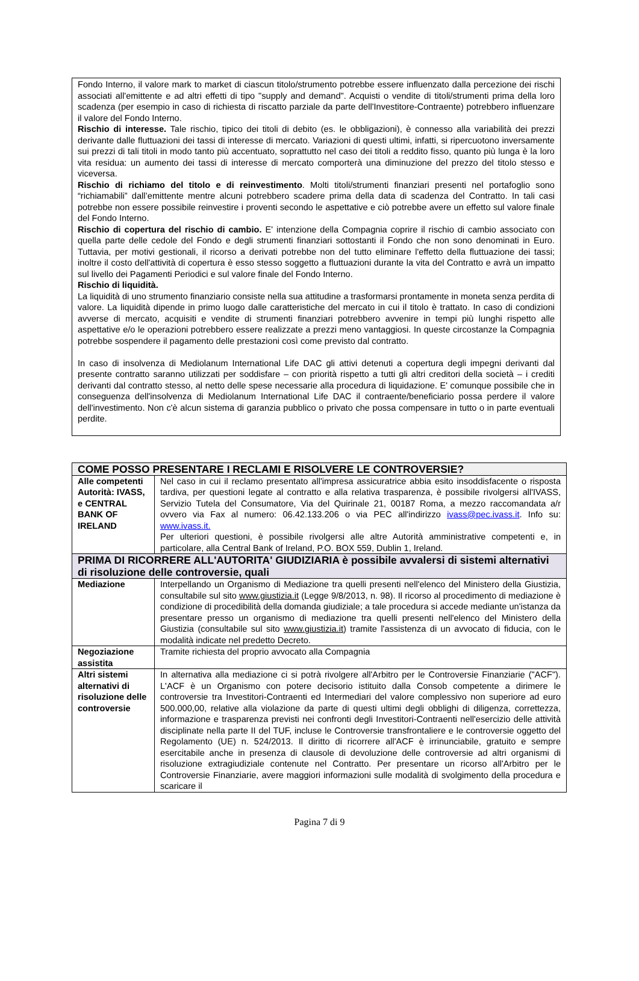Fondo Interno, il valore mark to market di ciascun titolo/strumento potrebbe essere influenzato dalla percezione dei rischi associati all'emittente e ad altri effetti di tipo "supply and demand". Acquisti o vendite di titoli/strumenti prima della loro scadenza (per esempio in caso di richiesta di riscatto parziale da parte dell'Investitore-Contraente) potrebbero influenzare il valore del Fondo Interno.
Rischio di interesse. Tale rischio, tipico dei titoli di debito (es. le obbligazioni), è connesso alla variabilità dei prezzi derivante dalle fluttuazioni dei tassi di interesse di mercato. Variazioni di questi ultimi, infatti, si ripercuotono inversamente sui prezzi di tali titoli in modo tanto più accentuato, soprattutto nel caso dei titoli a reddito fisso, quanto più lunga è la loro vita residua: un aumento dei tassi di interesse di mercato comporterà una diminuzione del prezzo del titolo stesso e viceversa.
Rischio di richiamo del titolo e di reinvestimento. Molti titoli/strumenti finanziari presenti nel portafoglio sono “richiamabili” dall’emittente mentre alcuni potrebbero scadere prima della data di scadenza del Contratto. In tali casi potrebbe non essere possibile reinvestire i proventi secondo le aspettative e ciò potrebbe avere un effetto sul valore finale del Fondo Interno.
Rischio di copertura del rischio di cambio. E' intenzione della Compagnia coprire il rischio di cambio associato con quella parte delle cedole del Fondo e degli strumenti finanziari sottostanti il Fondo che non sono denominati in Euro. Tuttavia, per motivi gestionali, il ricorso a derivati potrebbe non del tutto eliminare l'effetto della fluttuazione dei tassi; inoltre il costo dell'attività di copertura è esso stesso soggetto a fluttuazioni durante la vita del Contratto e avrà un impatto sul livello dei Pagamenti Periodici e sul valore finale del Fondo Interno.
Rischio di liquidità.
La liquidità di uno strumento finanziario consiste nella sua attitudine a trasformarsi prontamente in moneta senza perdita di valore. La liquidità dipende in primo luogo dalle caratteristiche del mercato in cui il titolo è trattato. In caso di condizioni avverse di mercato, acquisiti e vendite di strumenti finanziari potrebbero avvenire in tempi più lunghi rispetto alle aspettative e/o le operazioni potrebbero essere realizzate a prezzi meno vantaggiosi. In queste circostanze la Compagnia potrebbe sospendere il pagamento delle prestazioni così come previsto dal contratto.
In caso di insolvenza di Mediolanum International Life DAC gli attivi detenuti a copertura degli impegni derivanti dal presente contratto saranno utilizzati per soddisfare – con priorità rispetto a tutti gli altri creditori della società – i crediti derivanti dal contratto stesso, al netto delle spese necessarie alla procedura di liquidazione. E' comunque possibile che in conseguenza dell'insolvenza di Mediolanum International Life DAC il contraente/beneficiario possa perdere il valore dell'investimento. Non c'è alcun sistema di garanzia pubblico o privato che possa compensare in tutto o in parte eventuali perdite.
| COME POSSO PRESENTARE I RECLAMI E RISOLVERE LE CONTROVERSIE? | |
| --- | --- |
| Alle competenti Autorità: IVASS, e CENTRAL BANK OF IRELAND | Nel caso in cui il reclamo presentato all'impresa assicuratrice abbia esito insoddisfacente o risposta tardiva, per questioni legate al contratto e alla relativa trasparenza, è possibile rivolgersi all'IVASS, Servizio Tutela del Consumatore, Via del Quirinale 21, 00187 Roma, a mezzo raccomandata a/r ovvero via Fax al numero: 06.42.133.206 o via PEC all'indirizzo ivass@pec.ivass.it . Info su: www.ivass.it. Per ulteriori questioni, è possibile rivolgersi alle altre Autorità amministrative competenti e, in particolare, alla Central Bank of Ireland, P.O. BOX 559, Dublin 1, Ireland. |
| PRIMA DI RICORRERE ALL'AUTORITA' GIUDIZIARIA è possibile avvalersi di sistemi alternativi di risoluzione delle controversie, quali | |
| Mediazione | Interpellando un Organismo di Mediazione tra quelli presenti nell'elenco del Ministero della Giustizia, consultabile sul sito www.giustizia.it (Legge 9/8/2013, n. 98). Il ricorso al procedimento di mediazione è condizione di procedibilità della domanda giudiziale; a tale procedura si accede mediante un'istanza da presentare presso un organismo di mediazione tra quelli presenti nell'elenco del Ministero della Giustizia (consultabile sul sito www.giustizia.it ) tramite l'assistenza di un avvocato di fiducia, con le modalità indicate nel predetto Decreto. |
| Negoziazione assistita | Tramite richiesta del proprio avvocato alla Compagnia |
| Altri sistemi alternativi di risoluzione delle controversie | In alternativa alla mediazione ci si potrà rivolgere all'Arbitro per le Controversie Finanziarie ("ACF"). L'ACF è un Organismo con potere decisorio istituito dalla Consob competente a dirimere le controversie tra Investitori-Contraenti ed Intermediari del valore complessivo non superiore ad euro 500.000,00, relative alla violazione da parte di questi ultimi degli obblighi di diligenza, correttezza, informazione e trasparenza previsti nei confronti degli Investitori-Contraenti nell'esercizio delle attività disciplinate nella parte II del TUF, incluse le Controversie transfrontaliere e le controversie oggetto del Regolamento (UE) n. 524/2013. Il diritto di ricorrere all'ACF è irrinunciabile, gratuito e sempre esercitabile anche in presenza di clausole di devoluzione delle controversie ad altri organismi di risoluzione extragiudiziale contenute nel Contratto. Per presentare un ricorso all'Arbitro per le Controversie Finanziarie, avere maggiori informazioni sulle modalità di svolgimento della procedura e scaricare il |
Pagina 7 di 9